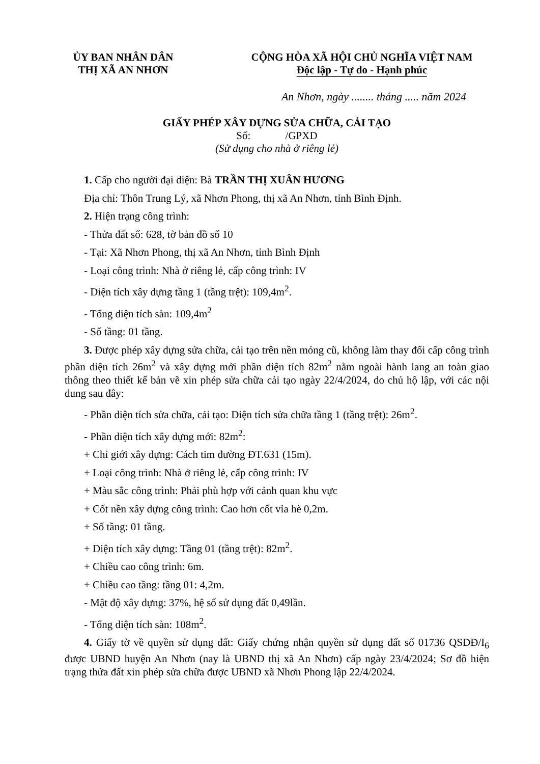ỦY BAN NHÂN DÂN
THỊ XÃ AN NHƠN
CỘNG HÒA XÃ HỘI CHỦ NGHĨA VIỆT NAM
Độc lập - Tự do - Hạnh phúc
An Nhơn, ngày ........ tháng ..... năm 2024
GIẤY PHÉP XÂY DỰNG SỬA CHỮA, CẢI TẠO
Số: /GPXD
(Sử dụng cho nhà ở riêng lẻ)
1. Cấp cho người đại diện: Bà TRẦN THỊ XUÂN HƯƠNG
Địa chỉ: Thôn Trung Lý, xã Nhơn Phong, thị xã An Nhơn, tỉnh Bình Định.
2. Hiện trạng công trình:
- Thửa đất số: 628, tờ bản đồ số 10
- Tại: Xã Nhơn Phong, thị xã An Nhơn, tỉnh Bình Định
- Loại công trình: Nhà ở riêng lẻ, cấp công trình: IV
- Diện tích xây dựng tầng 1 (tầng trệt): 109,4m<sup>2</sup>.
- Tổng diện tích sàn: 109,4m<sup>2</sup>
- Số tầng: 01 tầng.
3. Được phép xây dựng sửa chữa, cải tạo trên nền móng cũ, không làm thay đổi cấp công trình phần diện tích 26m<sup>2</sup> và xây dựng mới phần diện tích 82m<sup>2</sup> nằm ngoài hành lang an toàn giao thông theo thiết kế bản vẽ xin phép sửa chữa cải tạo ngày 22/4/2024, do chủ hộ lập, với các nội dung sau đây:
- Phần diện tích sửa chữa, cải tạo: Diện tích sửa chữa tầng 1 (tầng trệt): 26m<sup>2</sup>.
- Phần diện tích xây dựng mới: 82m<sup>2</sup>:
+ Chỉ giới xây dựng: Cách tim đường ĐT.631 (15m).
+ Loại công trình: Nhà ở riêng lẻ, cấp công trình: IV
+ Màu sắc công trình: Phải phù hợp với cảnh quan khu vực
+ Cốt nền xây dựng công trình: Cao hơn cốt vỉa hè 0,2m.
+ Số tầng: 01 tầng.
+ Diện tích xây dựng: Tầng 01 (tầng trệt): 82m<sup>2</sup>.
+ Chiều cao công trình: 6m.
+ Chiều cao tầng: tầng 01: 4,2m.
- Mật độ xây dựng: 37%, hệ số sử dụng đất 0,49lần.
- Tổng diện tích sàn: 108m<sup>2</sup>.
4. Giấy tờ về quyền sử dụng đất: Giấy chứng nhận quyền sử dụng đất số 01736 QSDĐ/I<sub>6</sub> được UBND huyện An Nhơn (nay là UBND thị xã An Nhơn) cấp ngày 23/4/2024; Sơ đồ hiện trạng thửa đất xin phép sửa chữa được UBND xã Nhơn Phong lập 22/4/2024.